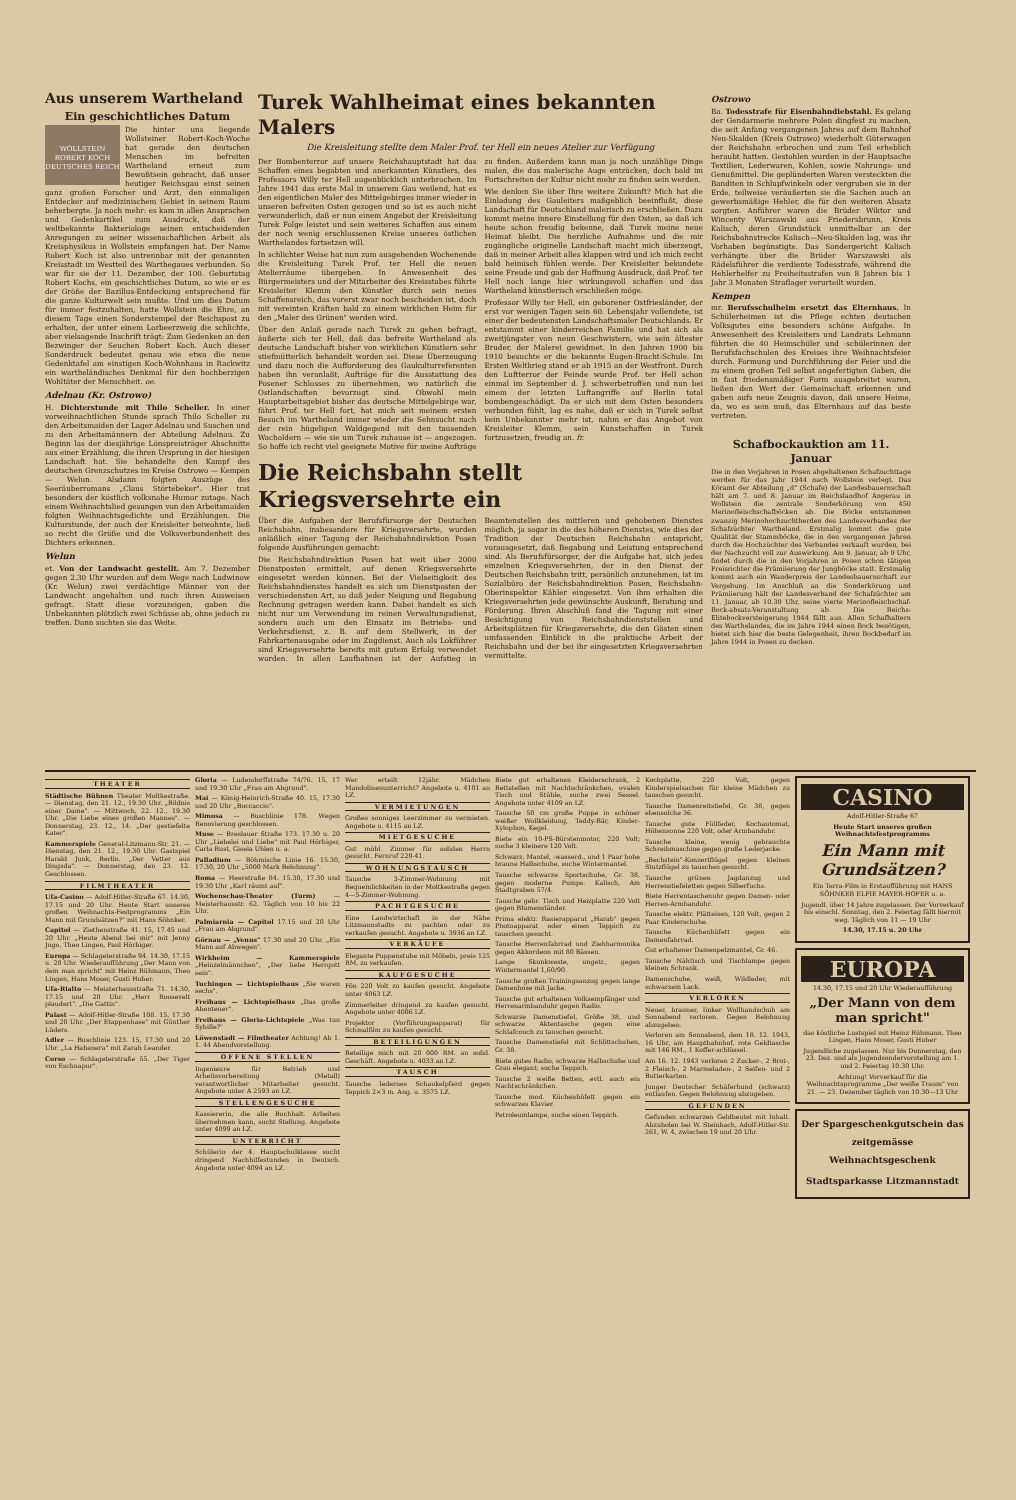Aus unserem Wartheland
Ein geschichtliches Datum
WOLLSTEIN ROBERT KOCH DEUTSCHES REICH
Die hinter uns liegende Wollsteiner Robert-Koch-Woche hat gerade den deutschen Menschen im befreiten Wartheland erneut zum Bewußtsein gebracht, daß unser heutiger Reichsgau einst seinen ganz großen Forscher und Arzt, den einmaligen Entdecker auf medizinischem Gebiet in seinem Raum beherbergte. Ja noch mehr: es kam in allen Ansprachen und Gedenkartikel zum Ausdruck, daß der weltbekannte Bakteriologe seinen entscheidenden Anregungen zu seiner wissenschaftlichen Arbeit als Kreisphysikus in Wollstein empfangen hat. Der Name Robert Koch ist also untrennbar mit der genannten Kreisstadt im Westteil des Warthegaues verbunden. So war für sie der 11. Dezember, der 100. Geburtstag Robert Kochs, ein geschichtliches Datum, so wie er es der Größe der Bazillus-Entdeckung entsprechend für die ganze Kulturwelt sein mußte. Und um dies Datum für immer festzuhalten, hatte Wollstein die Ehre, an diesem Tage einen Sonderstempel der Reichspost zu erhalten, der unter einem Lorbeerzweig die schlichte, aber vielsagende Inschrift trägt: Zum Gedenken an den Bezwinger der Seuchen Robert Koch. Auch dieser Sonderdruck bedeutet genau wie etwa die neue Gedenktafel am einstigen Koch-Wohnhaus in Rackwitz ein wartheländisches Denkmal für den hochberzigen Wohltäter der Menschheit. oe.
Adelnau (Kr. Ostrowo)
H. Dichterstunde mit Thilo Scheller. In einer vorweihnachtlichen Stunde sprach Thilo Scheller zu den Arbeitsmaiden der Lager Adelnau und Suschen und zu den Arbeitsmännern der Abteilung Adelnau. Zu Beginn las der diesjährige Lönspreisträger Abschnitte aus einer Erzählung, die ihren Ursprung in der hiesigen Landschaft hat. Sie behandelte den Kampf des deutschen Grenzschutzes im Kreise Ostrowo — Kempen — Welun. Alsdann folgten Auszüge des Seeräuberromans „Claus Störtebeker". Hier trat besonders der köstlich volksnahe Humor zutage. Nach einem Weihnachtslied gesungen von den Arbeitsmaiden folgten Weihnachtsgedichte und Erzählungen. Die Kulturstunde, der auch der Kreisleiter beiwohnte, ließ so recht die Größe und die Volksverbundenheit des Dichters erkennen.
Welun
et. Von der Landwacht gestellt. Am 7. Dezember gegen 2.30 Uhr wurden auf dem Wege nach Ludwinow (Kr. Welun) zwei verdächtige Männer von der Landwacht angehalten und nach ihren Ausweisen gefragt. Statt diese vorzuzeigen, gaben die Unbekannten plötzlich zwei Schüsse ab, ohne jedoch zu treffen. Dann suchten sie das Weite.
Turek Wahlheimat eines bekannten Malers
Die Kreisleitung stellte dem Maler Prof. ter Hell ein neues Atelier zur Verfügung
Der Bombenterror auf unsere Reichshauptstadt hat das Schaffen eines begabten und anerkannten Künstlers, des Professors Willy ter Hell augenblicklich unterbrochen. Im Jahre 1941 das erste Mal in unserem Gau weilend, hat es den eigentlichen Maler des Mittelgebirges immer wieder in unseren befreiten Osten gezogen und so ist es auch nicht verwunderlich, daß er nun einem Angebot der Kreisleitung Turek Folge leistet und sein weiteres Schaffen aus einem der noch wenig erschlossenen Kreise unseres östlichen Warthelandes fortsetzen will.
In schlichter Weise hat nun zum ausgehenden Wochenende die Kreisleitung Turek Prof. ter Hell die neuen Atelierräume übergeben. In Anwesenheit des Bürgermeisters und der Mitarbeiter des Kreisstabes führte Kreisleiter Klemm den Künstler durch sein neues Schaffensreich, das vorerst zwar noch bescheiden ist, doch mit vereinten Kräften bald zu einem wirklichen Heim für den „Maler des Grünen" werden wird.
Über den Anlaß gerade nach Turek zu gehen befragt, äußerte sich ter Hell, daß das befreite Wartheland als deutsche Landschaft bisher von wirklichen Künstlern sehr stiefmütterlich behandelt worden sei. Diese Überzeugung und dazu noch die Aufforderung des Gaukulturreferenten haben ihn veranlaßt, Aufträge für die Ausstattung des Posener Schlosses zu übernehmen, wo natürlich die Ostlandschaften bevorzugt sind. Obwohl mein Hauptarbeitsgebiet bisher das deutsche Mittelgebirge war, fährt Prof. ter Hell fort, hat mich seit meinem ersten Besuch im Wartheland immer wieder die Sehnsucht nach der rein hügeligen Waldgegend mit den tausenden Wacholdern — wie sie um Turek zuhause ist — angezogen. So hoffe ich recht viel geeignete Motive für meine Aufträge zu finden. Außerdem kann man ja noch unzählige Dinge malen, die das malerische Auge entzücken, doch bald im Fortschreiten der Kultur nicht mehr zu finden sein werden.
Wie denken Sie über Ihre weitere Zukunft? Mich hat die Einladung des Gauleiters maßgeblich beeinflußt, diese Landschaft für Deutschland malerisch zu erschließen. Dazu kommt meine innere Einstellung für den Osten, so daß ich heute schon freudig bekenne, daß Turek meine neue Heimat bleibt. Die herzliche Aufnahme und die mir zugängliche originelle Landschaft macht mich überzeugt, daß in meiner Arbeit alles klappen wird und ich mich recht bald heimisch fühlen werde. Der Kreisleiter bekundete seine Freude und gab der Hoffnung Ausdruck, daß Prof. ter Hell noch lange hier wirkungsvoll schaffen und das Wartheland künstlerisch erschließen möge.
Professor Willy ter Hell, ein geborener Ostfriesländer, der erst vor wenigen Tagen sein 60. Lebensjahr vollendete, ist einer der bedeutensten Landschaftsmaler Deutschlands. Er entstammt einer kinderreichen Familie und hat sich als zweitjüngster von neun Geschwistern, wie sein ältester Bruder, der Malerei gewidmet. In den Jahren 1900 bis 1910 besuchte er die bekannte Eugen-Bracht-Schule. Im Ersten Weltkrieg stand er ab 1915 an der Westfront. Durch den Luftterror der Feinde wurde Prof. ter Hell schon einmal im September d. J. schwerbetroffen und nun bei einem der letzten Luftangriffe auf Berlin total bombengeschädigt. Da er sich mit dem Osten besonders verbunden fühlt, lag es nahe, daß er sich in Turek selbst kein Unbekannter mehr ist, nahm er das Angebot von Kreisleiter Klemm, sein Kunstschaffen in Turek fortzusetzen, freudig an. fr.
Die Reichsbahn stellt Kriegsversehrte ein
Über die Aufgaben der Berufsfürsorge der Deutschen Reichsbahn, insbesondere für Kriegsversehrte, wurden anläßlich einer Tagung der Reichsbahndirektion Posen folgende Ausführungen gemacht:
Die Reichsbahndirektion Posen hat weit über 2000 Dienstposten ermittelt, auf denen Kriegsversehrte eingesetzt werden können. Bei der Vielseitigkeit des Reichsbahndienstes handelt es sich um Dienstposten der verschiedensten Art, so daß jeder Neigung und Begabung Rechnung getragen werden kann. Dabei handelt es sich nicht nur um Verwendung im reinen Verwaltungsdienst, sondern auch um den Einsatz im Betriebs- und Verkehrsdienst, z. B. auf dem Stellwerk, in der Fahrkartenausgabe oder im Zugdienst. Auch als Lokführer sind Kriegsversehrte bereits mit gutem Erfolg verwendet worden. In allen Laufbahnen ist der Aufstieg in Beamtenstellen des mittleren und gehobenen Dienstes möglich, ja sogar in die des höheren Dienstes, wie dies der Tradition der Deutschen Reichsbahn entspricht, vorausgesetzt, daß Begabung und Leistung entsprechend sind. Als Berufsfürsorger, der die Aufgabe hat, sich jedes einzelnen Kriegsversehrten, der in den Dienst der Deutschen Reichsbahn tritt, persönlich anzunehmen, ist im Sozialbüro der Reichsbahndirektion Posen, Reichsbahn-Oberinspektor Kähler eingesetzt. Von ihm erhalten die Kriegsversehrten jede gewünschte Auskunft, Beratung und Förderung. Ihren Abschluß fand die Tagung mit einer Besichtigung von Reichsbahndienststellen und Arbeitsplätzen für Kriegsversehrte, die den Gästen einen umfassenden Einblick in die praktische Arbeit der Reichsbahn und der bei ihr eingesetzten Kriegsversehrten vermittelte.
Ostrowo
Ba. Todesstrafe für Eisenbahndiebstahl. Es gelang der Gendarmerie mehrere Polen dingfest zu machen, die seit Anfang vergangenen Jahres auf dem Bahnhof Neu-Skalden (Kreis Ostrowo) wiederholt Güterwagen der Reichsbahn erbrochen und zum Teil erheblich beraubt hatten. Gestohlen wurden in der Hauptsache Textilien, Lederwaren, Kohlen, sowie Nahrungs- und Genußmittel. Die geplünderten Waren versteckten die Banditen in Schlupfwinkeln oder vergruben sie in der Erde, teilweise veräußerten sie die Sachen auch an gewerbsmäßige Hehler, die für den weiteren Absatz sorgten. Anführer waren die Brüder Wiktor und Wincenty Warszawski aus Friedersbrunn, Kreis Kalisch, deren Grundstück unmittelbar an der Reichsbahnstrecke Kalisch—Neu-Skalden lag, was ihr Vorhaben begünstigte. Das Sondergericht Kalisch verhängte über die Brüder Warszawski als Rädelsführer die verdiente Todesstrafe, während die Hehlerhelfer zu Freiheitsstrafen von 8 Jahren bis 1 Jahr 3 Monaten Straflager verurteilt wurden.
Kempen
mr. Berufsschulheim ersetzt das Elternhaus. In Schülerheimen ist die Pflege echten deutschen Volksgutes eine besonders schöne Aufgabe. In Anwesenheit des Kreisleiters und Landrats Lehmann führten die 40 Heimschüler und -schülerinnen der Berufsfachschulen des Kreises ihre Weihnachtsfeier durch. Formung und Durchführung der Feier und die zu einem großen Teil selbst angefertigten Gaben, die in fast friedensmäßiger Form ausgebreitet waren, ließen den Wert der Gemeinschaft erkennen und gaben aufs neue Zeugnis davon, daß unsere Heime, da, wo es sein muß, das Elternhaus auf das beste vertreten.
Schafbockauktion am 11. Januar
Die in den Vorjahren in Posen abgehaltenen Schafzuchttage werden für das Jahr 1944 nach Wollstein verlegt. Das Köramt der Abteilung „d" (Schafe) der Landesbauernschaft hält am 7. und 8. Januar im Reichslandhof Angerau in Wollstein die zentrale Sonderkörung von 450 Merinofleischschafböcken ab. Die Böcke entstammen zwanzig Merinohochzuchtherden des Landesverbandes der Schafzüchter Wartheland. Erstmalig kommt die gute Qualität der Stammböcke, die in den vergangenen Jahren durch die Hochzüchter des Verbandes verkauft wurden, bei der Nachzucht voll zur Auswirkung. Am 9. Januar, ab 9 Uhr, findet durch die in den Vorjahren in Posen schon tätigen Preisrichter die Prämiierung der Jungböcke statt. Erstmalig kommt auch ein Wanderpreis der Landesbauernschaft zur Vergebung. Im Anschluß an die Sonderkörung und Prämiierung hält der Landesverband der Schafzüchter am 11. Januar, ab 10.30 Uhr, seine vierte Merinofleischschaf-Bock-absatz-Veranstaltung ab. Die Reichs-Elitebockversteigerung 1944 fällt aus. Allen Schafhaltern des Warthelandes, die im Jahre 1944 einen Bock benötigen, bietet sich hier die beste Gelegenheit, ihren Bockbedarf im Jahre 1944 in Posen zu decken.
THEATER
Städtische Bühnen Theater Moltkestraße. — Dienstag, den 21. 12., 19.30 Uhr. „Bildnis einer Dame". — Mittwoch, 22. 12., 19.30 Uhr. „Die Liebe eines großen Mannes". — Donnerstag, 23. 12., 14. „Der gestiefelte Kater".
Kammerspiele General-Litzmann-Str. 21. — Dienstag, den 21. 12., 19.30 Uhr. Gastspiel Harald Junk, Berlin. „Der Vetter aus Dingsda". — Donnerstag, den 23. 12. Geschlossen.
FILMTHEATER
Ufa-Casino — Adolf-Hitler-Straße 67. 14.30, 17.15 und 20 Uhr. Heute Start unseres großen Weihnachts-Festprogramms „Ein Mann mit Grundsätzen?" mit Hans Söhnker.
Capitol — Ziethenstraße 41. 15, 17.45 und 20 Uhr. „Heute Abend bei mir" mit Jenny Jugo, Theo Lingen, Paul Hörbiger.
Europa — Schlageterstraße 94. 14.30, 17.15 u. 20 Uhr. Wiederaufführung „Der Mann von dem man spricht" mit Heinz Rühmann, Theo Lingen, Hans Moser, Gusti Huber.
Ufa-Rialto — Meisterhausstraße 71. 14.30, 17.15 und 20 Uhr. „Herr Roosevelt plaudert". „Die Gattin".
Palast — Adolf-Hitler-Straße 108. 15, 17.30 und 20 Uhr. „Der Etappenhase" mit Günther Lüders.
Adler — Buschlinie 123. 15, 17.30 und 20 Uhr. „La Habanera" mit Zarah Leander.
Corso — Schlageterstraße 55. „Der Tiger von Eschnapur".
Gloria — Ludendorffstraße 74/76. 15, 17 und 19.30 Uhr „Frau am Abgrund".
Mai — König-Heinrich-Straße 40. 15, 17.30 und 20 Uhr „Boccaccio".
Mimosa — Buschlinie 178. Wegen Renovierung geschlossen.
Muse — Breslauer Straße 173. 17.30 u. 20 Uhr „Liebelei und Liebe" mit Paul Hörbiger, Carla Rust, Gisela Uhlen u. a.
Palladium — Böhmische Linie 16. 15.30, 17.30, 20 Uhr „5000 Mark Belohnung".
Roma — Heerstraße 84. 15.30, 17.30 und 19.30 Uhr „Karl räumt auf".
Wochenschau-Theater (Turm) — Meisterhausstr. 62. Täglich von 10 bis 22 Uhr.
Palmiarnia — Capitol 17.15 und 20 Uhr „Frau am Abgrund".
Görnau — „Venus" 17.30 und 20 Uhr. „Ein Mann auf Abwegen".
Wirkheim — Kammerspiele „Heinzelmännchen", „Der liebe Herrgott sein".
Tuchingen — Lichtspielhaus „Sie waren sechs".
Freihaus — Lichtspielhaus „Das große Abenteuer".
Freihaus — Gloria-Lichtspiele „Was tun Sybille?"
Löwenstadt — Filmtheater Achtung! Ab 1. 1. 44 Abendvorstellung.
OFFENE STELLEN
Ingenieure für Betrieb und Arbeitsvorbereitung (Metall) verantwortlicher Mitarbeiter gesucht. Angebote unter A 2593 an LZ.
STELLENGESUCHE
Kassiererin, die alle Buchhalt. Arbeiten übernehmen kann, sucht Stellung. Angebote unter 4099 an LZ.
UNTERRICHT
Schülerin der 4. Hauptschulklasse sucht dringend Nachhilfestunden in Deutsch. Angebote unter 4094 an LZ.
Wer erteilt 12jähr. Mädchen Mandolinenunterricht? Angebote u. 4101 an LZ.
VERMIETUNGEN
Großes sonniges Leerzimmer zu vermieten. Angebote u. 4115 an LZ.
MIETGESUCHE
Gut möbl. Zimmer für soliden Herrn gesucht. Fernruf 220-41.
WOHNUNGSTAUSCH
Tausche 3-Zimmer-Wohnung mit Bequemlichkeiten in der Moltkestraße gegen 4—5-Zimmer-Wohnung.
PACHTGESUCHE
Eine Landwirtschaft in der Nähe Litzmannstadts zu pachten oder zu verkaufen gesucht. Angebote u. 3936 an LZ.
VERKÄUFE
Elegante Puppenstube mit Möbeln, preis 125 RM, zu verkaufen.
KAUFGESUCHE
Fön 220 Volt zu kaufen gesucht. Angebote unter 4063 LZ.
Zimmerleiter dringend zu kaufen gesucht. Angebote unter 4086 LZ.
Projektor (Vorführungsapparat) für Schmalfilm zu kaufen gesucht.
BETEILIGUNGEN
Beteilige mich mit 20 000 RM. an solid. Geschäft. Angebote u. 4033 an LZ.
TAUSCH
Tausche ledernes Schaukelpferd gegen Teppich 2×3 m. Ang. u. 3575 LZ.
Biete gut erhaltenen Kleiderschrank, 2 Bettstellen mit Nachtschränkchen, ovalen Tisch und Stühle, suche zwei Sessel. Angebote unter 4109 an LZ.
Tausche 50 cm große Puppe in schöner weißer Wollkleidung, Teddy-Bär, Kinder-Xylophon, Kegel.
Biete ein 10-PS-Bürstenmotor, 220 Volt; suche 3 kleinere 120 Volt.
Schwarz. Mantel, -wasserd., und 1 Paar hohe braune Halbschuhe, suche Wintermantel.
Tausche schwarze Sportschuhe, Gr. 38, gegen moderne Pumps. Kalisch, Am Stadtgraben 57/4.
Tausche gebr. Tisch und Heizplatte 220 Volt gegen Blumenständer.
Prima elektr. Rasierapparat „Harab" gegen Photoapparat oder einen Teppich zu tauschen gesucht.
Tausche Herrenfahrrad und Ziehharmonika gegen Akkordeon mit 80 Bässen.
Lange Skunkweste, ungetr., gegen Wintermantel 1,60/90.
Tausche großen Trainingsanzug gegen lange Damenhose mit Jacke.
Tausche gut erhaltenen Volksempfänger und Herrenarmbanduhr gegen Radio.
Schwarze Damenstiefel, Größe 38, und schwarze Aktentasche gegen eine Schlafcouch zu tauschen gesucht.
Tausche Damenstiefel mit Schlittschuhen, Gr. 38.
Biete gutes Radio, schwarze Halbschuhe und Grau elegant; suche Teppich.
Tausche 2 weiße Betten, evtl. auch ein Nachtschränkchen.
Tausche mod. Küchenbüfett gegen ein schwarzes Klavier.
Petroleumlampe, suche einen Teppich.
Kochplatte, 220 Volt, gegen Kinderspielsachen für kleine Mädchen zu tauschen gesucht.
Tausche Damenreitstiefel, Gr. 38, gegen ebensolche 36.
Tausche gute Füllfeder, Kochautomat, Höhensonne 220 Volt, oder Armbanduhr.
Tausche kleine, wenig gebrauchte Schreibmaschine gegen große Lederjacke.
„Bechstein"-Konzertflügel gegen kleinen Stutzflügel zu tauschen gesucht.
Tausche grünen Jagdanzug und Herrenstiefeletten gegen Silberfuchs.
Biete Herrentaschenuhr gegen Damen- oder Herren-Armbanduhr.
Tausche elektr. Plätteisen, 120 Volt, gegen 2 Paar Kinderschuhe.
Tausche Küchenbüfett gegen ein Damenfahrrad.
Gut erhaltener Damenpelzmantel, Gr. 46.
Tausche Nähtisch und Tischlampe gegen kleinen Schrank.
Damenschuhe, weiß, Wildleder, mit schwarzem Lack.
VERLOREN
Neuer, brauner, linker Wollhandschuh am Sonnabend verloren. Gegen Belohnung abzugeben.
Verloren am Sonnabend, dem 18. 12. 1943, 16 Uhr, am Hauptbahnhof, rote Geldtasche mit 146 RM., 1 Koffer-schlüssel.
Am 16. 12. 1943 verloren 2 Zucker-, 2 Brot-, 2 Fleisch-, 2 Marmeladen-, 2 Seifen- und 2 Butterkarten.
Junger Deutscher Schäferhund (schwarz) entlaufen. Gegen Belohnung abzugeben.
GEFUNDEN
Gefunden schwarzen Geldbeutel mit Inhalt. Abzuholen bei W. Steinbach, Adolf-Hitler-Str. 261, W. 4, zwischen 19 und 20 Uhr.
CASINO
Adolf-Hitler-Straße 67
Heute Start unseres großen Weihnachtsfestprogramms
Ein Mann mit Grundsätzen?
Ein Terra-Film in Erstaufführung mit HANS SÖHNKER ELFIE MAYER-HOFER u. a.
Jugendl. über 14 Jahre zugelassen. Der Vorverkauf bis einschl. Sonntag, den 2. Feiertag fällt hiermit weg. Täglich von 11 — 19 Uhr
14.30, 17.15 u. 20 Uhr
EUROPA
14.30, 17.15 und 20 Uhr Wiederaufführung
„Der Mann von dem man spricht"
das köstliche Lustspiel mit Heinz Rühmann, Theo Lingen, Hans Moser, Gusti Huber
Jugendliche zugelassen. Nur bis Donnerstag, den 23. Dez. und als Jugendsondervorstellung am 1. und 2. Feiertag 10.30 Uhr.
Achtung! Vorverkauf für die Weihnachtsprogramme „Der weiße Traum" von 21. — 23. Dezember täglich von 10.30—13 Uhr
Der Spargeschenkgutschein das zeitgemässe Weihnachtsgeschenk
Stadtsparkasse Litzmannstadt